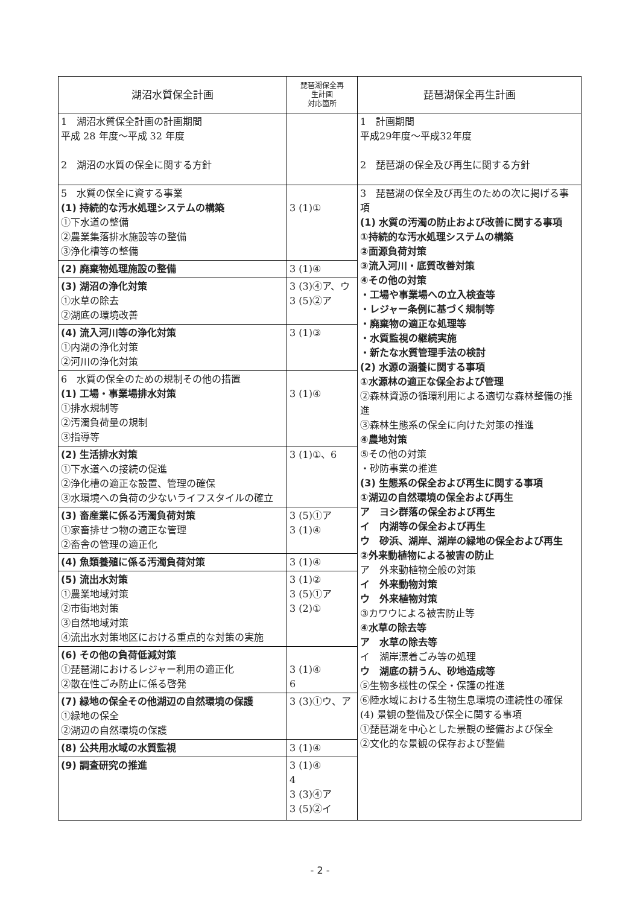| 湖沼水質保全計画 | 琵琶湖保全再 生計画 対応箇所 | 琵琶湖保全再生計画 |
| --- | --- | --- |
| 1 湖沼水質保全計画の計画期間 平成 28 年度～平成 32 年度 2 湖沼の水質の保全に関する方針 | | 1 計画期間 平成29年度～平成32年度 2 琵琶湖の保全及び再生に関する方針 |
| 5 水質の保全に資する事業 (1) 持続的な汚水処理システムの構築 ①下水道の整備 ②農業集落排水施設等の整備 ③浄化槽等の整備 | 3 (1)① | 3 琵琶湖の保全及び再生のための次に掲げる事項 (1) 水質の汚濁の防止および改善に関する事項 ①持続的な汚水処理システムの構築 ②面源負荷対策 ③流入河川・底質改善対策 ④その他の対策 ・工場や事業場への立入検査等 ・レジャー条例に基づく規制等 ・廃棄物の適正な処理等 ・水質監視の継続実施 ・新たな水質管理手法の検討 (2) 水源の涵養に関する事項 ①水源林の適正な保全および管理 ②森林資源の循環利用による適切な森林整備の推進 ③森林生態系の保全に向けた対策の推進 ④農地対策 ⑤その他の対策 ・砂防事業の推進 (3) 生態系の保全および再生に関する事項 ①湖辺の自然環境の保全および再生 ア ヨシ群落の保全および再生 イ 内湖等の保全および再生 ウ 砂浜、湖岸、湖岸の緑地の保全および再生 ②外来動植物による被害の防止 ア 外来動植物全般の対策 イ 外来動物対策 ウ 外来植物対策 ③カワウによる被害防止等 ④水草の除去等 ア 水草の除去等 イ 湖岸漂着ごみ等の処理 ウ 湖底の耕うん、砂地造成等 ⑤生物多様性の保全・保護の推進 ⑥陸水域における生物生息環境の連続性の確保 (4) 景観の整備及び保全に関する事項 ①琵琶湖を中心とした景観の整備および保全 ②文化的な景観の保存および整備 |
| (2) 廃棄物処理施設の整備 | 3 (1)④ | |
| (3) 湖沼の浄化対策 ①水草の除去 ②湖底の環境改善 | 3 (3)④ア、ウ 3 (5)②ア | |
| (4) 流入河川等の浄化対策 ①内湖の浄化対策 ②河川の浄化対策 | 3 (1)③ | |
| 6 水質の保全のための規制その他の措置 (1) 工場・事業場排水対策 ①排水規制等 ②汚濁負荷量の規制 ③指導等 | 3 (1)④ | |
| (2) 生活排水対策 ①下水道への接続の促進 ②浄化槽の適正な設置、管理の確保 ③水環境への負荷の少ないライフスタイルの確立 | 3 (1)①、6 | |
| (3) 畜産業に係る汚濁負荷対策 ①家畜排せつ物の適正な管理 ②畜舎の管理の適正化 | 3 (5)①ア 3 (1)④ | |
| (4) 魚類養殖に係る汚濁負荷対策 | 3 (1)④ | |
| (5) 流出水対策 ①農業地域対策 ②市街地対策 ③自然地域対策 ④流出水対策地区における重点的な対策の実施 | 3 (1)② 3 (5)①ア 3 (2)① | |
| (6) その他の負荷低減対策 ①琵琶湖におけるレジャー利用の適正化 ②散在性ごみ防止に係る啓発 | 3 (1)④ 6 | |
| (7) 緑地の保全その他湖辺の自然環境の保護 ①緑地の保全 ②湖辺の自然環境の保護 | 3 (3)①ウ、ア | |
| (8) 公共用水域の水質監視 | 3 (1)④ | |
| (9) 調査研究の推進 | 3 (1)④ 4 3 (3)④ア 3 (5)②イ | |
- 2 -